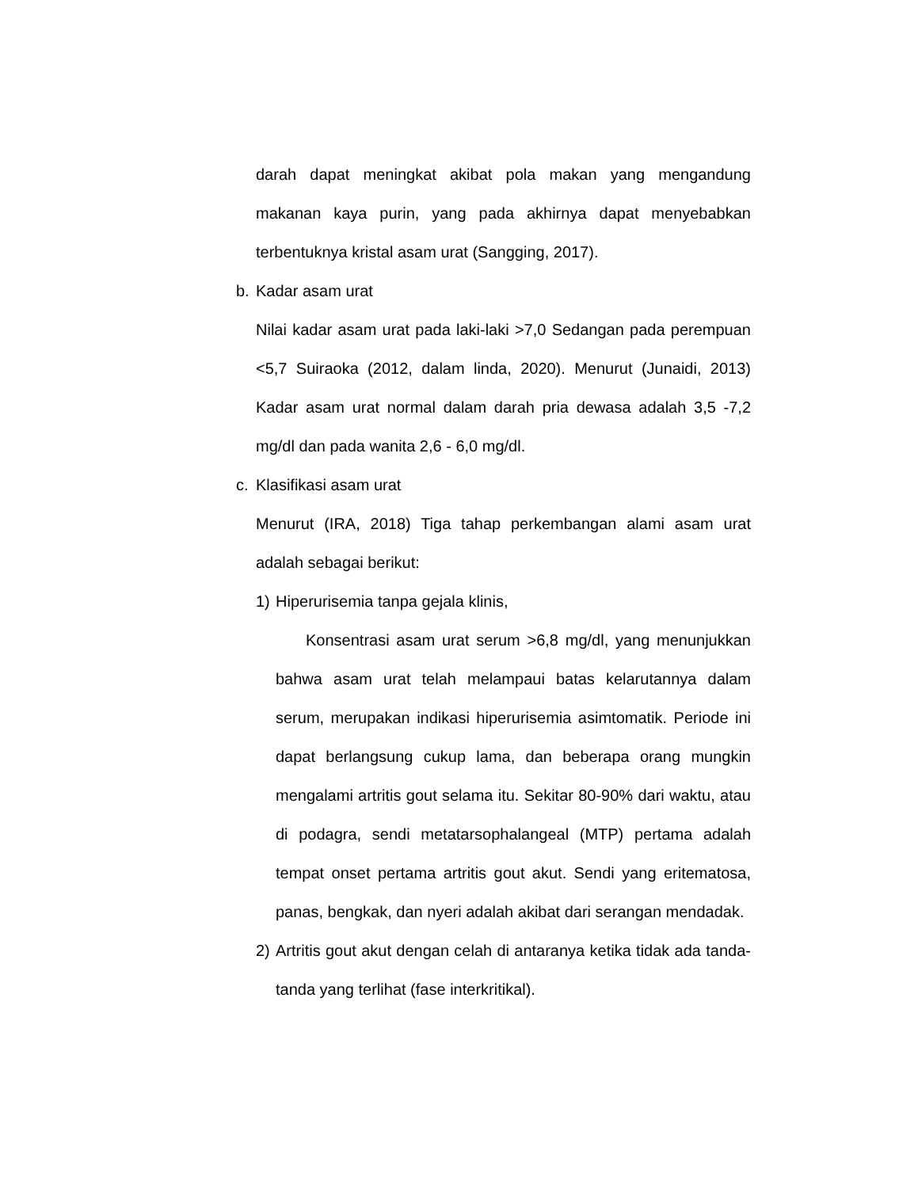darah dapat meningkat akibat pola makan yang mengandung makanan kaya purin, yang pada akhirnya dapat menyebabkan terbentuknya kristal asam urat (Sangging, 2017).
b. Kadar asam urat
Nilai kadar asam urat pada laki-laki >7,0 Sedangan pada perempuan <5,7 Suiraoka (2012, dalam linda, 2020). Menurut (Junaidi, 2013) Kadar asam urat normal dalam darah pria dewasa adalah 3,5 -7,2 mg/dl dan pada wanita 2,6 - 6,0 mg/dl.
c. Klasifikasi asam urat
Menurut (IRA, 2018) Tiga tahap perkembangan alami asam urat adalah sebagai berikut:
1) Hiperurisemia tanpa gejala klinis,
Konsentrasi asam urat serum >6,8 mg/dl, yang menunjukkan bahwa asam urat telah melampaui batas kelarutannya dalam serum, merupakan indikasi hiperurisemia asimtomatik. Periode ini dapat berlangsung cukup lama, dan beberapa orang mungkin mengalami artritis gout selama itu. Sekitar 80-90% dari waktu, atau di podagra, sendi metatarsophalangeal (MTP) pertama adalah tempat onset pertama artritis gout akut. Sendi yang eritematosa, panas, bengkak, dan nyeri adalah akibat dari serangan mendadak.
2) Artritis gout akut dengan celah di antaranya ketika tidak ada tanda-tanda yang terlihat (fase interkritikal).